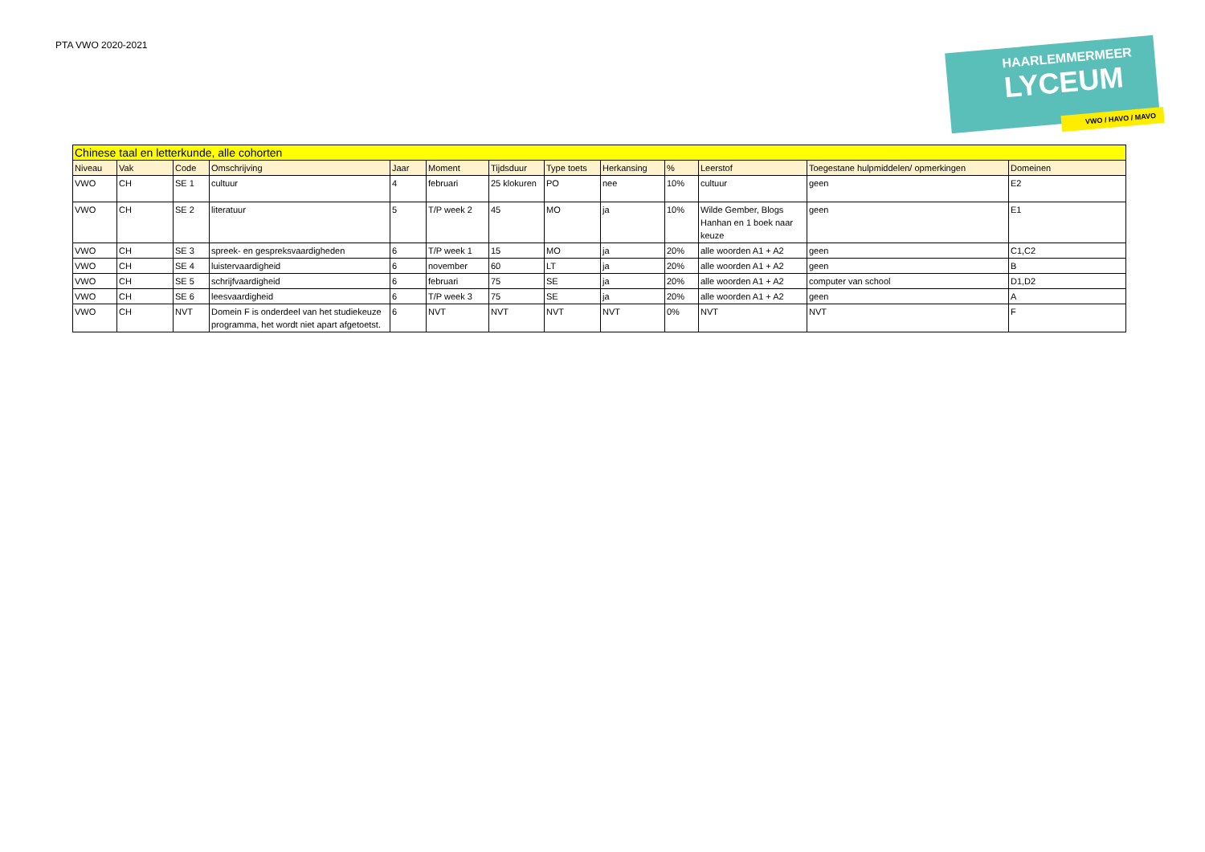PTA VWO 2020-2021
HAARLEMMERMEER
LYCEUM
VWO / HAVO / MAVO
| Chinese taal en letterkunde, alle cohorten | | | | | | | | | | | | |
| Niveau | Vak | Code | Omschrijving | Jaar | Moment | Tijdsduur | Type toets | Herkansing | % | Leerstof | Toegestane hulpmiddelen/ opmerkingen | Domeinen |
| VWO | CH | SE 1 | cultuur | 4 | februari | 25 klokuren | PO | nee | 10% | cultuur | geen | E2 |
| VWO | CH | SE 2 | literatuur | 5 | T/P week 2 | 45 | MO | ja | 10% | Wilde Gember, Blogs Hanhan en 1 boek naar keuze | geen | E1 |
| VWO | CH | SE 3 | spreek- en gespreksvaardigheden | 6 | T/P week 1 | 15 | MO | ja | 20% | alle woorden A1 + A2 | geen | C1,C2 |
| VWO | CH | SE 4 | luistervaardigheid | 6 | november | 60 | LT | ja | 20% | alle woorden A1 + A2 | geen | B |
| VWO | CH | SE 5 | schrijfvaardigheid | 6 | februari | 75 | SE | ja | 20% | alle woorden A1 + A2 | computer van school | D1,D2 |
| VWO | CH | SE 6 | leesvaardigheid | 6 | T/P week 3 | 75 | SE | ja | 20% | alle woorden A1 + A2 | geen | A |
| VWO | CH | NVT | Domein F is onderdeel van het studiekeuze programma, het wordt niet apart afgetoetst. | 6 | NVT | NVT | NVT | NVT | 0% | NVT | NVT | F |